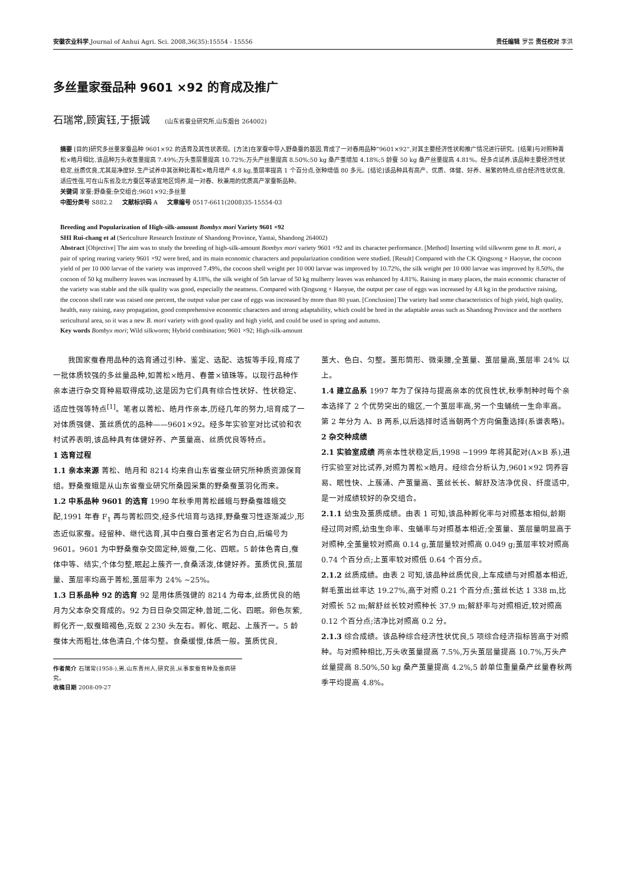安徽农业科学,Journal of Anhui Agri. Sci. 2008,36(35):15554 - 15556 责任编辑 罗芸 责任校对 李洪
多丝量家蚕品种 9601 ×92 的育成及推广
石瑞常,顾寅钰,于振诚 (山东省蚕业研究所,山东烟台 264002)
摘要 [目的]研究多丝量家蚕品种 9601×92 的选育及其性状表现。[方法]在家蚕中导入野桑蚕的基因,育成了一对春用品种“9601×92”,对其主要经济性状和推广情况进行研究。[结果]与对照种菁松×皓月相比,该品种万头收茧量提高 7.49%;万头茧层量提高 10.72%;万头产丝量提高 8.50%;50 kg 桑产茧增加 4.18%;5 龄蚕 50 kg 桑产丝量提高 4.81%。经多点试养,该品种主要经济性状稳定,丝质优良,尤其是净度好,生产试养中其张种比菁松×皓月增产 4.8 kg,茧层率提高 1 个百分点,张种增值 80 多元。[结论]该品种具有高产、优质、体健、好养、易繁的特点,综合经济性状优良,适应性强,可在山东省及北方蚕区等适宜地区饲养,是一对春、秋兼用的优质高产家蚕新品种。
关键词 家蚕;野桑蚕;杂交组合;9601×92;多丝量
中图分类号 S882.2 文献标识码 A 文章编号 0517-6611(2008)35-15554-03
Breeding and Popularization of High-silk-amount Bombyx mori Variety 9601 ×92
SHI Rui-chang et al (Sericulture Research Institute of Shandong Province, Yantai, Shandong 264002)
Abstract [Objective] The aim was to study the breeding of high-silk-amount Bombyx mori variety 9601 ×92 and its character performance. [Method] Inserting wild silkworm gene to B. mori, a pair of spring rearing variety 9601 ×92 were bred, and its main economic characters and popularization condition were studied. [Result] Compared with the CK Qingsong × Haoyue, the cocoon yield of per 10 000 larvae of the variety was improved 7.49%, the cocoon shell weight per 10 000 larvae was improved by 10.72%, the silk weight per 10 000 larvae was improved by 8.50%, the cocoon of 50 kg mulberry leaves was increased by 4.18%, the silk weight of 5th larvae of 50 kg mulberry leaves was enhanced by 4.81%. Raising in many places, the main economic character of the variety was stable and the silk quality was good, especially the neatness. Compared with Qingsong × Haoyue, the output per case of eggs was increased by 4.8 kg in the productive raising, the cocoon shell rate was raised one percent, the output value per case of eggs was increased by more than 80 yuan. [Conclusion] The variety had some characteristics of high yield, high quality, health, easy raising, easy propagation, good comprehensive economic characters and strong adaptability, which could be bred in the adaptable areas such as Shandong Province and the northern sericultural area, so it was a new B. mori variety with good quality and high yield, and could be used in spring and autumn.
Key words Bombyx mori; Wild silkworm; Hybrid combination; 9601 ×92; High-silk-amount
我国家蚕春用品种的选育通过引种、鉴定、选配、选拔等手段,育成了一批体质较强的多丝量品种,如菁松×皓月、春蕾×镇珠等。以现行品种作亲本进行杂交育种易取得成功,这是因为它们具有综合性状好、性状稳定、适应性强等特点<sup>[1]</sup>。笔者以菁松、皓月作亲本,历经几年的努力,培育成了一对体质强健、茧丝质优的品种——9601×92。经多年实验室对比试验和农村试养表明,该品种具有体健好养、产茧量高、丝质优良等特点。
1 选育过程
1.1 亲本来源 菁松、皓月和 8214 均来自山东省蚕业研究所种质资源保育组。野桑蚕蛾是从山东省蚕业研究所桑园采集的野桑蚕茧羽化而来。
1.2 中系品种 9601 的选育 1990 年秋季用菁松雌蛾与野桑蚕雄蛾交配,1991 年春 F<sub>1</sub> 再与菁松回交,经多代培育与选择,野桑蚕习性逐渐减少,形态近似家蚕。经留种、继代选育,其中白蚕白茧者定名为白白,后编号为 9601。9601 为中野桑蚕杂交固定种,姬蚕,二化、四眠。5 龄体色青白,蚕体中等、结实,个体匀整,眠起上蔟齐一,食桑活泼,体健好养。茧质优良,茧层量、茧层率均高于菁松,茧层率为 24% ~25%。
1.3 日系品种 92 的选育 92 是用体质强健的 8214 为母本,丝质优良的皓月为父本杂交育成的。92 为日日杂交固定种,普斑,二化、四眠。卵色灰紫,孵化齐一,蚁蚕暗褐色,克蚁 2 230 头左右。孵化、眠起、上蔟齐一。5 龄蚕体大而粗壮,体色清白,个体匀整。食桑缓慢,体质一般。茧质优良,
作者简介 石瑞常(1958-),男,山东青州人,研究员,从事家蚕育种及蚕病研究。
收稿日期 2008-09-27
茧大、色白、匀整。茧形筒形、微束腰,全茧量、茧层量高,茧层率 24% 以上。
1.4 建立品系 1997 年为了保持与提高亲本的优良性状,秋季制种时每个亲本选择了 2 个优势突出的蛾区,一个茧层率高,另一个虫蛹统一生命率高。第 2 年分为 A、B 两系,以后选择时适当朝两个方向偏重选择(系谱表略)。
2 杂交种成绩
2.1 实验室成绩 两亲本性状稳定后,1998 ~1999 年将其配对(A×B 系),进行实验室对比试养,对照为菁松×皓月。经综合分析认为,9601×92 饲养容易、眠性快、上蔟涌、产茧量高、茧丝长长、解舒及洁净优良、纤度适中,是一对成绩较好的杂交组合。
2.1.1 幼虫及茧质成绩。由表 1 可知,该品种孵化率与对照基本相似,龄期经过同对照,幼虫生命率、虫蛹率与对照基本相近;全茧量、茧层量明显高于对照种,全茧量较对照高 0.14 g,茧层量较对照高 0.049 g;茧层率较对照高 0.74 个百分点;上茧率较对照低 0.64 个百分点。
2.1.2 丝质成绩。由表 2 可知,该品种丝质优良,上车成绩与对照基本相近,鲜毛茧出丝率达 19.27%,高于对照 0.21 个百分点;茧丝长达 1 338 m,比对照长 52 m;解舒丝长较对照种长 37.9 m;解舒率与对照相近,较对照高 0.12 个百分点;洁净比对照高 0.2 分。
2.1.3 综合成绩。该品种综合经济性状优良,5 项综合经济指标皆高于对照种。与对照种相比,万头收茧量提高 7.5%,万头茧层量提高 10.7%,万头产丝量提高 8.50%,50 kg 桑产茧量提高 4.2%,5 龄单位重量桑产丝量春秋两季平均提高 4.8%。